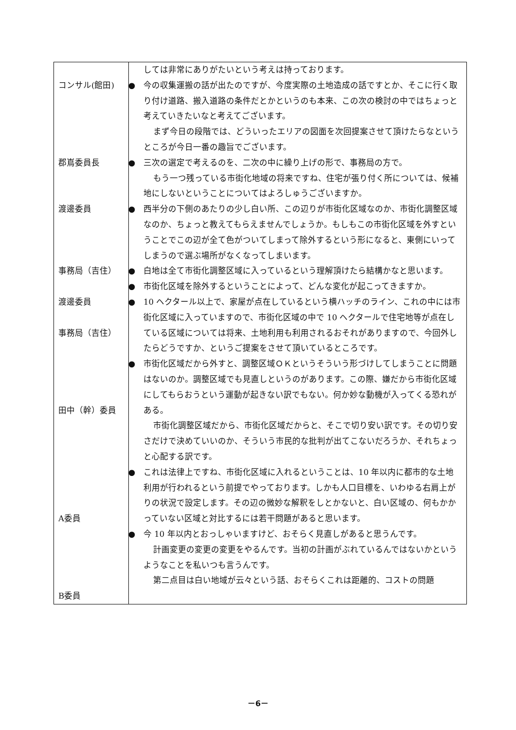| コンサル(館田) 郡嶌委員長 渡邊委員 事務局（吉住） 渡邊委員 事務局（吉住） 田中（幹）委員 A委員 B委員 | しては非常にありがたいという考えは持っております。 ● 今の収集運搬の話が出たのですが、今度実際の土地造成の話ですとか、そこに行く取り付け道路、搬入道路の条件だとかというのも本来、この次の検討の中ではちょっと考えていきたいなと考えてございます。 まず今日の段階では、どういったエリアの図面を次回提案させて頂けたらなというところが今日一番の趣旨でございます。 ● 三次の選定で考えるのを、二次の中に繰り上げの形で、事務局の方で。 もう一つ残っている市街化地域の将来ですね、住宅が張り付く所については、候補地にしないということについてはよろしゅうございますか。 ● 西半分の下側のあたりの少し白い所、この辺りが市街化区域なのか、市街化調整区域なのか、ちょっと教えてもらえませんでしょうか。もしもこの市街化区域を外すということでこの辺が全て色がついてしまって除外するという形になると、東側にいってしまうので選ぶ場所がなくなってしまいます。 ● 白地は全て市街化調整区域に入っているという理解頂けたら結構かなと思います。 ● 市街化区域を除外するということによって、どんな変化が起こってきますか。 ● 10 ヘクタール以上で、家屋が点在しているという横ハッチのライン、これの中には市街化区域に入っていますので、市街化区域の中で 10 ヘクタールで住宅地等が点在している区域については将来、土地利用も利用されるおそれがありますので、今回外したらどうですか、というご提案をさせて頂いているところです。 ● 市街化区域だから外すと、調整区域ＯＫというそういう形づけしてしまうことに問題はないのか。調整区域でも見直しというのがあります。この際、嫌だから市街化区域にしてもらおうという運動が起きない訳でもない。何か妙な動機が入ってくる恐れがある。 市街化調整区域だから、市街化区域だからと、そこで切り安い訳です。その切り安さだけで決めていいのか、そういう市民的な批判が出てこないだろうか、それちょっと心配する訳です。 ● これは法律上ですね、市街化区域に入れるということは、10 年以内に都市的な土地利用が行われるという前提でやっております。しかも人口目標を、いわゆる右肩上がりの状況で設定します。その辺の微妙な解釈をしとかないと、白い区域の、何もかかっていない区域と対比するには若干問題があると思います。 ● 今 10 年以内とおっしゃいますけど、おそらく見直しがあると思うんです。 計画変更の変更の変更をやるんです。当初の計画がぶれているんではないかというようなことを私いつも言うんです。 第二点目は白い地域が云々という話、おそらくこれは距離的、コストの問題 |
－6－